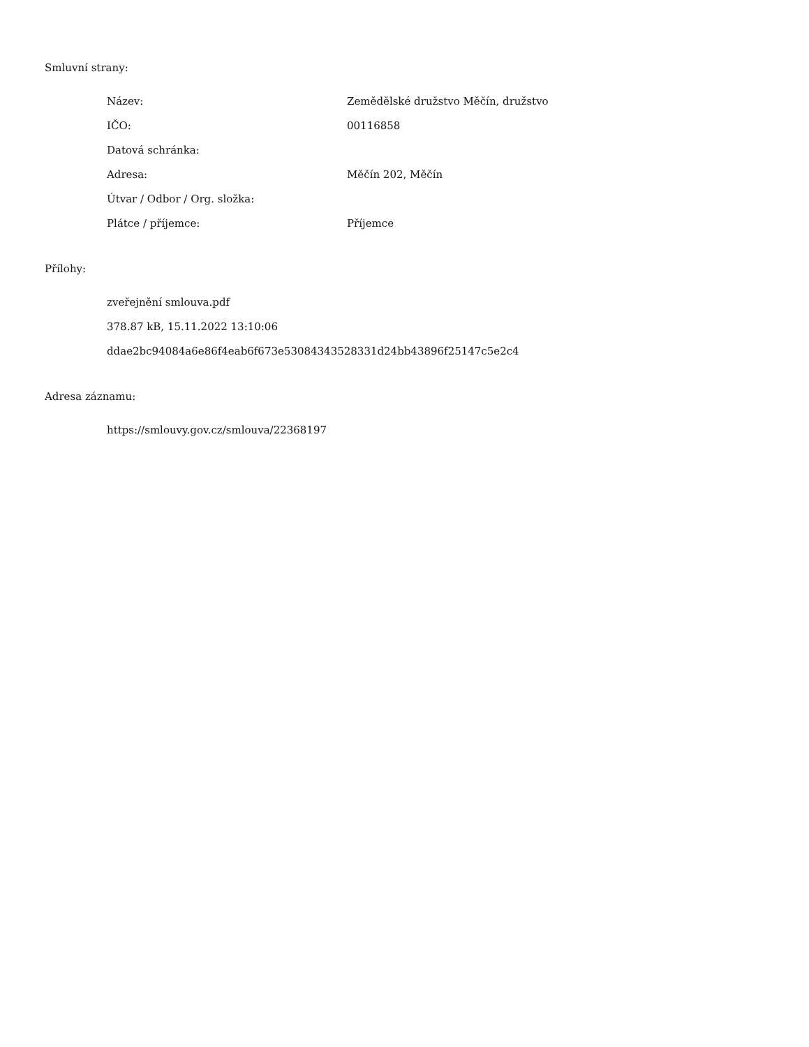Smluvní strany:
| Název: | Zemědělské družstvo Měčín, družstvo |
| IČO: | 00116858 |
| Datová schránka: | |
| Adresa: | Měčín 202, Měčín |
| Útvar / Odbor / Org. složka: | |
| Plátce / příjemce: | Příjemce |
Přílohy:
zveřejnění smlouva.pdf
378.87 kB, 15.11.2022 13:10:06
ddae2bc94084a6e86f4eab6f673e53084343528331d24bb43896f25147c5e2c4
Adresa záznamu:
https://smlouvy.gov.cz/smlouva/22368197